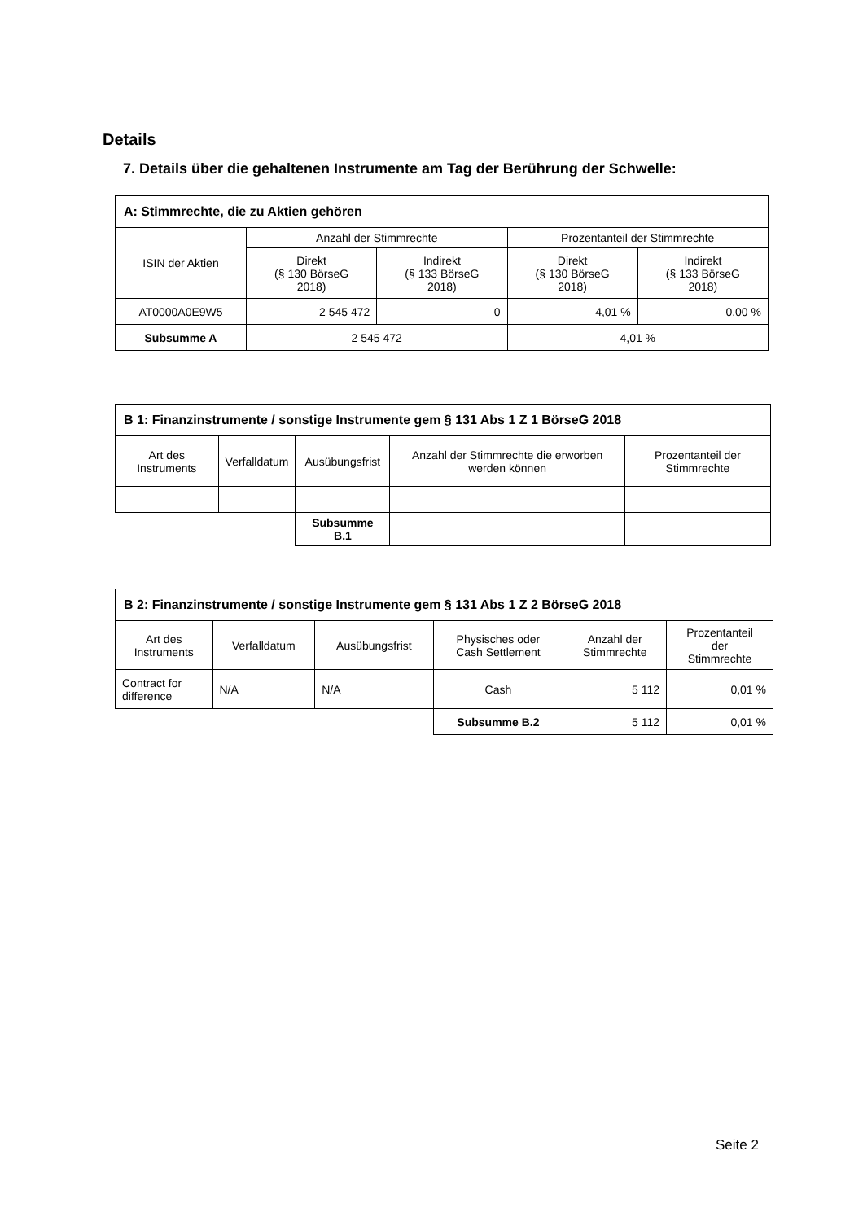Details
7. Details über die gehaltenen Instrumente am Tag der Berührung der Schwelle:
| A: Stimmrechte, die zu Aktien gehören | | | | |
| --- | --- | --- | --- | --- |
| ISIN der Aktien | Anzahl der Stimmrechte | | Prozentanteil der Stimmrechte | |
| | Direkt (§ 130 BörseG 2018) | Indirekt (§ 133 BörseG 2018) | Direkt (§ 130 BörseG 2018) | Indirekt (§ 133 BörseG 2018) |
| AT0000A0E9W5 | 2 545 472 | 0 | 4,01 % | 0,00 % |
| Subsumme A | 2 545 472 | | 4,01 % | |
| B 1: Finanzinstrumente / sonstige Instrumente gem § 131 Abs 1 Z 1 BörseG 2018 | | | | |
| --- | --- | --- | --- | --- |
| Art des Instruments | Verfalldatum | Ausübungsfrist | Anzahl der Stimmrechte die erworben werden können | Prozentanteil der Stimmrechte |
| | | Subsumme B.1 | | |
| B 2: Finanzinstrumente / sonstige Instrumente gem § 131 Abs 1 Z 2 BörseG 2018 | | | | | |
| --- | --- | --- | --- | --- | --- |
| Art des Instruments | Verfalldatum | Ausübungsfrist | Physisches oder Cash Settlement | Anzahl der Stimmrechte | Prozentanteil der Stimmrechte |
| Contract for difference | N/A | N/A | Cash | 5 112 | 0,01 % |
| | | | Subsumme B.2 | 5 112 | 0,01 % |
Seite 2